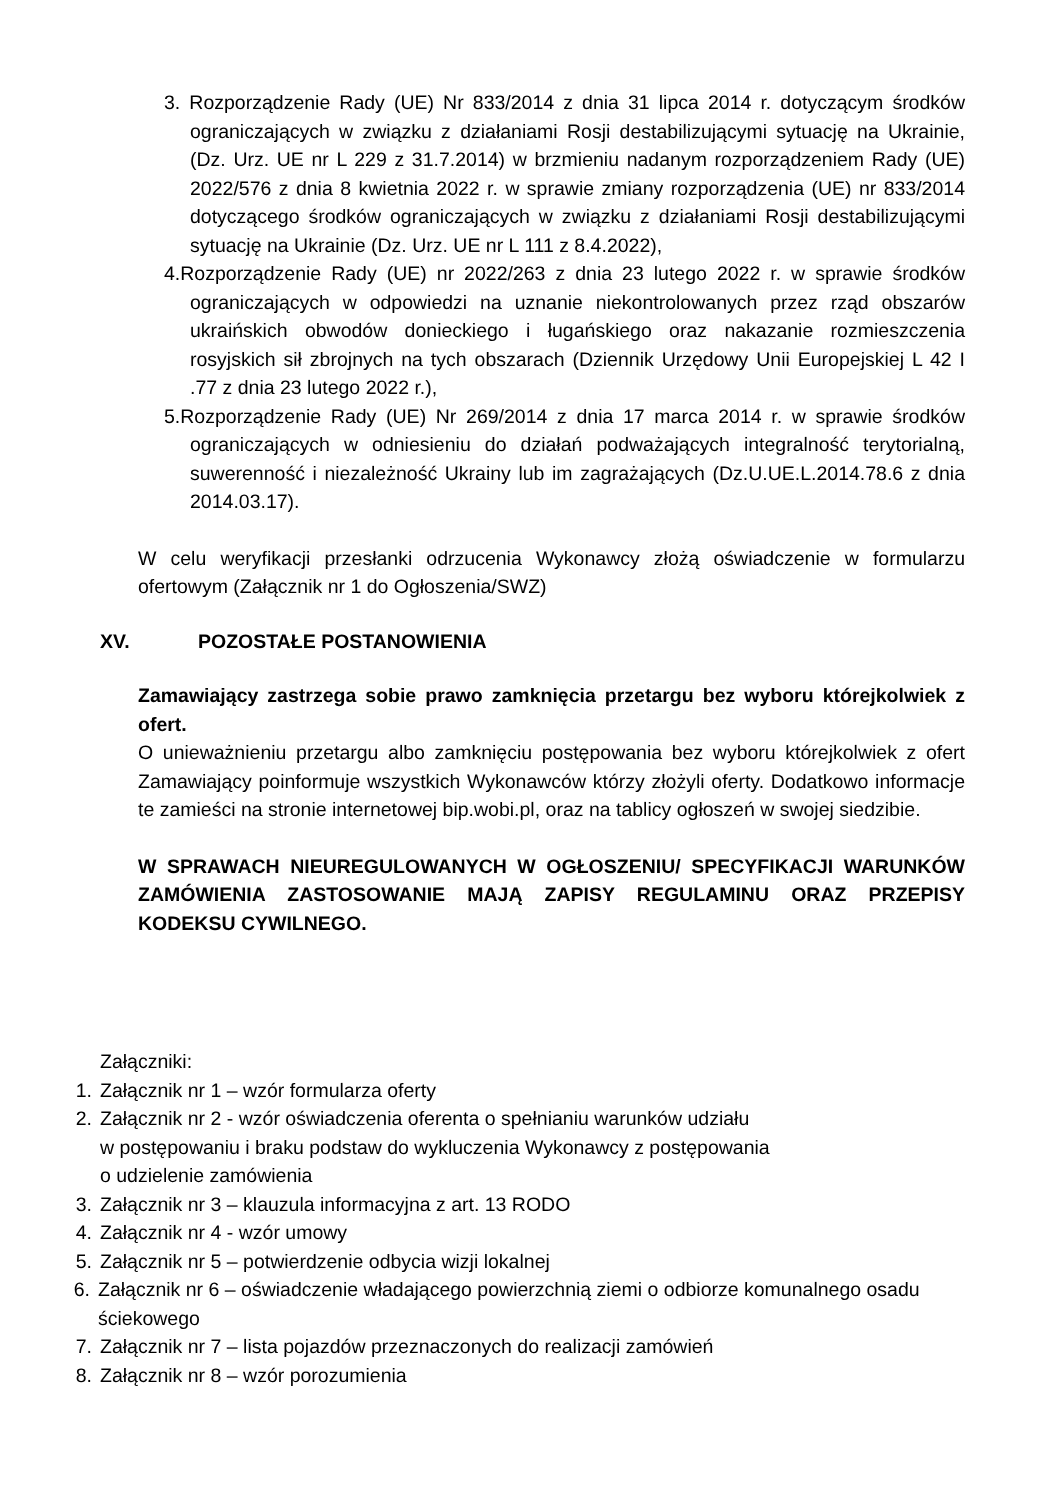3. Rozporządzenie Rady (UE) Nr 833/2014 z dnia 31 lipca 2014 r. dotyczącym środków ograniczających w związku z działaniami Rosji destabilizującymi sytuację na Ukrainie, (Dz. Urz. UE nr L 229 z 31.7.2014) w brzmieniu nadanym rozporządzeniem Rady (UE) 2022/576 z dnia 8 kwietnia 2022 r. w sprawie zmiany rozporządzenia (UE) nr 833/2014 dotyczącego środków ograniczających w związku z działaniami Rosji destabilizującymi sytuację na Ukrainie (Dz. Urz. UE nr L 111 z 8.4.2022),
4.Rozporządzenie Rady (UE) nr 2022/263 z dnia 23 lutego 2022 r. w sprawie środków ograniczających w odpowiedzi na uznanie niekontrolowanych przez rząd obszarów ukraińskich obwodów donieckiego i ługańskiego oraz nakazanie rozmieszczenia rosyjskich sił zbrojnych na tych obszarach (Dziennik Urzędowy Unii Europejskiej L 42 I .77 z dnia 23 lutego 2022 r.),
5.Rozporządzenie Rady (UE) Nr 269/2014 z dnia 17 marca 2014 r. w sprawie środków ograniczających w odniesieniu do działań podważających integralność terytorialną, suwerenność i niezależność Ukrainy lub im zagrażających (Dz.U.UE.L.2014.78.6 z dnia 2014.03.17).
W celu weryfikacji przesłanki odrzucenia Wykonawcy złożą oświadczenie w formularzu ofertowym (Załącznik nr 1 do Ogłoszenia/SWZ)
XV. POZOSTAŁE POSTANOWIENIA
Zamawiający zastrzega sobie prawo zamknięcia przetargu bez wyboru którejkolwiek z ofert.
O unieważnieniu przetargu albo zamknięciu postępowania bez wyboru którejkolwiek z ofert Zamawiający poinformuje wszystkich Wykonawców którzy złożyli oferty. Dodatkowo informacje te zamieści na stronie internetowej bip.wobi.pl, oraz na tablicy ogłoszeń w swojej siedzibie.
W SPRAWACH NIEUREGULOWANYCH W OGŁOSZENIU/ SPECYFIKACJI WARUNKÓW ZAMÓWIENIA ZASTOSOWANIE MAJĄ ZAPISY REGULAMINU ORAZ PRZEPISY KODEKSU CYWILNEGO.
Załączniki:
1. Załącznik nr 1 – wzór formularza oferty
2. Załącznik nr 2 - wzór oświadczenia oferenta o spełnianiu warunków udziału
w postępowaniu i braku podstaw do wykluczenia Wykonawcy z postępowania
o udzielenie zamówienia
3. Załącznik nr 3 – klauzula informacyjna z art. 13 RODO
4. Załącznik nr 4 - wzór umowy
5. Załącznik nr 5 – potwierdzenie odbycia wizji lokalnej
6. Załącznik nr 6 – oświadczenie władającego powierzchnią ziemi o odbiorze komunalnego osadu ściekowego
7. Załącznik nr 7 – lista pojazdów przeznaczonych do realizacji zamówień
8. Załącznik nr 8 – wzór porozumienia